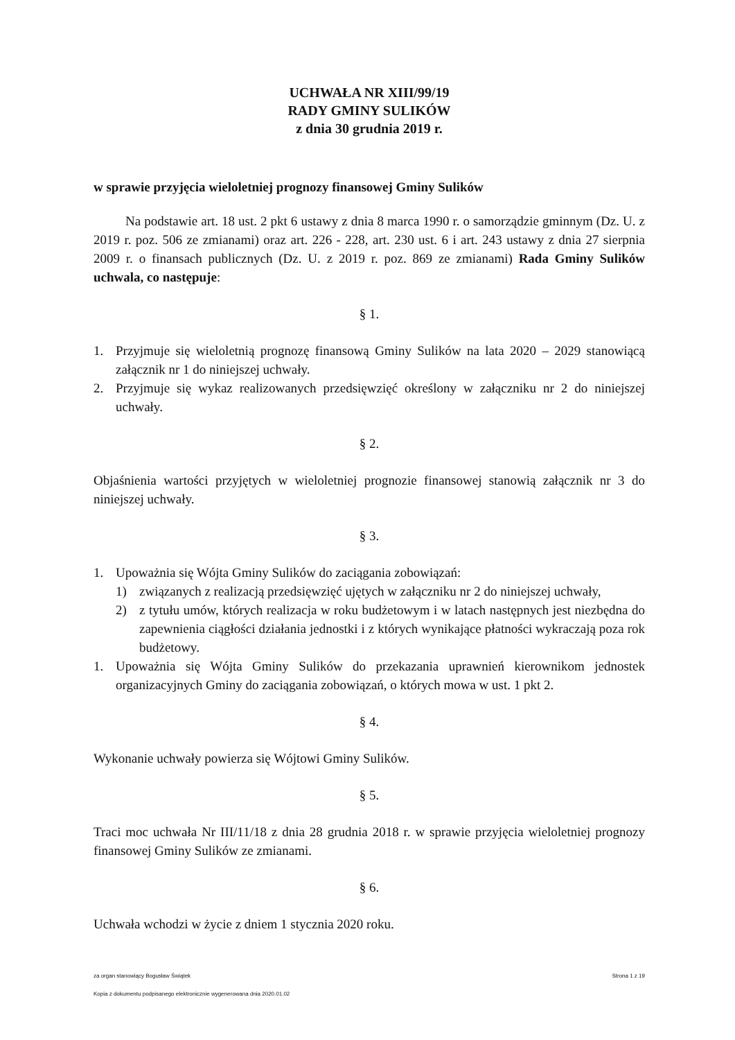UCHWAŁA NR XIII/99/19
RADY GMINY SULIKÓW
z dnia 30 grudnia 2019 r.
w sprawie przyjęcia wieloletniej prognozy finansowej Gminy Sulików
Na podstawie art. 18 ust. 2 pkt 6 ustawy z dnia 8 marca 1990 r. o samorządzie gminnym (Dz. U. z 2019 r. poz. 506 ze zmianami) oraz art. 226 - 228, art. 230 ust. 6 i art. 243 ustawy z dnia 27 sierpnia 2009 r. o finansach publicznych (Dz. U. z 2019 r. poz. 869 ze zmianami) Rada Gminy Sulików uchwala, co następuje:
§ 1.
1. Przyjmuje się wieloletnią prognozę finansową Gminy Sulików na lata 2020 – 2029 stanowiącą załącznik nr 1 do niniejszej uchwały.
2. Przyjmuje się wykaz realizowanych przedsięwzięć określony w załączniku nr 2 do niniejszej uchwały.
§ 2.
Objaśnienia wartości przyjętych w wieloletniej prognozie finansowej stanowią załącznik nr 3 do niniejszej uchwały.
§ 3.
1. Upoważnia się Wójta Gminy Sulików do zaciągania zobowiązań:
1) związanych z realizacją przedsięwzięć ujętych w załączniku nr 2 do niniejszej uchwały,
2) z tytułu umów, których realizacja w roku budżetowym i w latach następnych jest niezbędna do zapewnienia ciągłości działania jednostki i z których wynikające płatności wykraczają poza rok budżetowy.
1. Upoważnia się Wójta Gminy Sulików do przekazania uprawnień kierownikom jednostek organizacyjnych Gminy do zaciągania zobowiązań, o których mowa w ust. 1 pkt 2.
§ 4.
Wykonanie uchwały powierza się Wójtowi Gminy Sulików.
§ 5.
Traci moc uchwała Nr III/11/18 z dnia 28 grudnia 2018 r. w sprawie przyjęcia wieloletniej prognozy finansowej Gminy Sulików ze zmianami.
§ 6.
Uchwała wchodzi w życie z dniem 1 stycznia 2020 roku.
za organ stanowiący Bogusław Świątek Strona 1 z 19
Kopia z dokumentu podpisanego elektronicznie wygenerowana dnia 2020.01.02